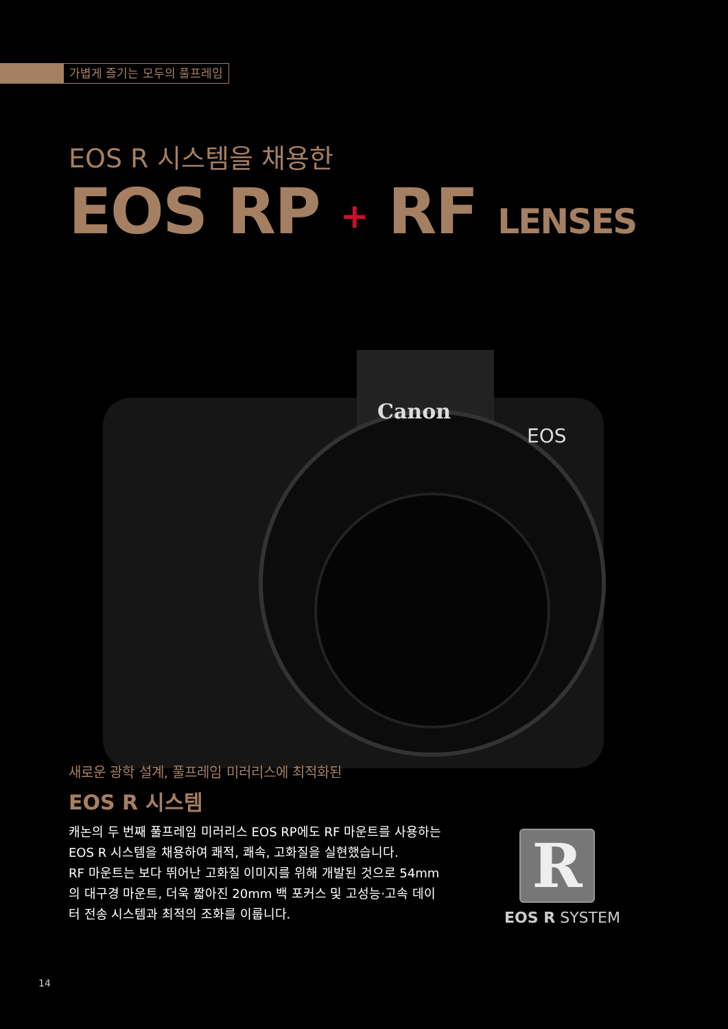가볍게 즐기는 모두의 풀프레임
EOS R 시스템을 채용한
EOS RP + RF LENSES
Canon
EOS
새로운 광학 설계, 풀프레임 미러리스에 최적화된
EOS R 시스템
캐논의 두 번째 풀프레임 미러리스 EOS RP에도 RF 마운트를 사용하는 EOS R 시스템을 채용하여 쾌적, 쾌속, 고화질을 실현했습니다.
RF 마운트는 보다 뛰어난 고화질 이미지를 위해 개발된 것으로 54mm의 대구경 마운트, 더욱 짧아진 20mm 백 포커스 및 고성능·고속 데이터 전송 시스템과 최적의 조화를 이룹니다.
R
EOS R SYSTEM
14